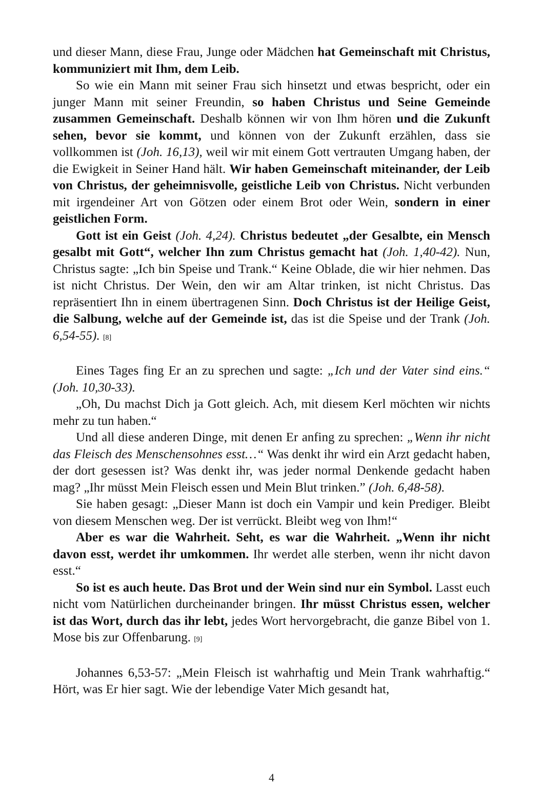und dieser Mann, diese Frau, Junge oder Mädchen hat Gemeinschaft mit Christus, kommuniziert mit Ihm, dem Leib.
So wie ein Mann mit seiner Frau sich hinsetzt und etwas bespricht, oder ein junger Mann mit seiner Freundin, so haben Christus und Seine Gemeinde zusammen Gemeinschaft. Deshalb können wir von Ihm hören und die Zukunft sehen, bevor sie kommt, und können von der Zukunft erzählen, dass sie vollkommen ist (Joh. 16,13), weil wir mit einem Gott vertrauten Umgang haben, der die Ewigkeit in Seiner Hand hält. Wir haben Gemeinschaft miteinander, der Leib von Christus, der geheimnisvolle, geistliche Leib von Christus. Nicht verbunden mit irgendeiner Art von Götzen oder einem Brot oder Wein, sondern in einer geistlichen Form.
Gott ist ein Geist (Joh. 4,24). Christus bedeutet „der Gesalbte, ein Mensch gesalbt mit Gott“, welcher Ihn zum Christus gemacht hat (Joh. 1,40-42). Nun, Christus sagte: „Ich bin Speise und Trank.“ Keine Oblade, die wir hier nehmen. Das ist nicht Christus. Der Wein, den wir am Altar trinken, ist nicht Christus. Das repräsentiert Ihn in einem übertragenen Sinn. Doch Christus ist der Heilige Geist, die Salbung, welche auf der Gemeinde ist, das ist die Speise und der Trank (Joh. 6,54-55). [8]
Eines Tages fing Er an zu sprechen und sagte: „Ich und der Vater sind eins.“ (Joh. 10,30-33).
„Oh, Du machst Dich ja Gott gleich. Ach, mit diesem Kerl möchten wir nichts mehr zu tun haben.“
Und all diese anderen Dinge, mit denen Er anfing zu sprechen: „Wenn ihr nicht das Fleisch des Menschensohnes esst…“ Was denkt ihr wird ein Arzt gedacht haben, der dort gesessen ist? Was denkt ihr, was jeder normal Denkende gedacht haben mag? „Ihr müsst Mein Fleisch essen und Mein Blut trinken.” (Joh. 6,48-58).
Sie haben gesagt: „Dieser Mann ist doch ein Vampir und kein Prediger. Bleibt von diesem Menschen weg. Der ist verrückt. Bleibt weg von Ihm!“
Aber es war die Wahrheit. Seht, es war die Wahrheit. „Wenn ihr nicht davon esst, werdet ihr umkommen. Ihr werdet alle sterben, wenn ihr nicht davon esst.“
So ist es auch heute. Das Brot und der Wein sind nur ein Symbol. Lasst euch nicht vom Natürlichen durcheinander bringen. Ihr müsst Christus essen, welcher ist das Wort, durch das ihr lebt, jedes Wort hervorgebracht, die ganze Bibel von 1. Mose bis zur Offenbarung. [9]
Johannes 6,53-57: „Mein Fleisch ist wahrhaftig und Mein Trank wahrhaftig.“ Hört, was Er hier sagt. Wie der lebendige Vater Mich gesandt hat,
4